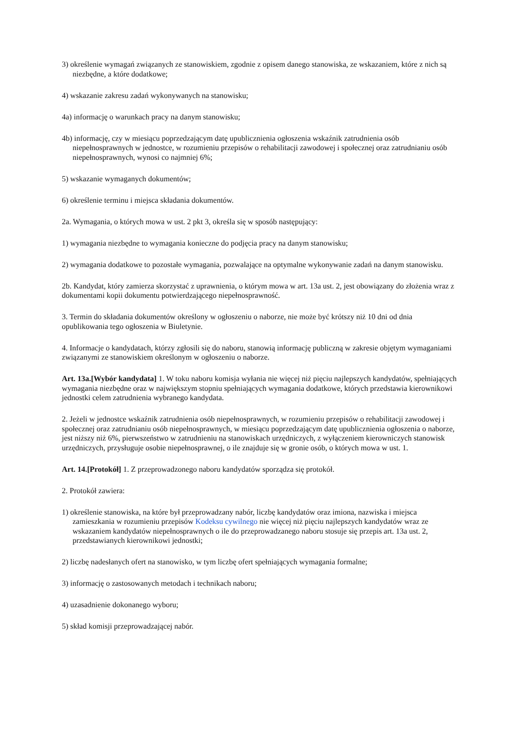3) określenie wymagań związanych ze stanowiskiem, zgodnie z opisem danego stanowiska, ze wskazaniem, które z nich są niezbędne, a które dodatkowe;
4) wskazanie zakresu zadań wykonywanych na stanowisku;
4a) informację o warunkach pracy na danym stanowisku;
4b) informację, czy w miesiącu poprzedzającym datę upublicznienia ogłoszenia wskaźnik zatrudnienia osób niepełnosprawnych w jednostce, w rozumieniu przepisów o rehabilitacji zawodowej i społecznej oraz zatrudnianiu osób niepełnosprawnych, wynosi co najmniej 6%;
5) wskazanie wymaganych dokumentów;
6) określenie terminu i miejsca składania dokumentów.
2a. Wymagania, o których mowa w ust. 2 pkt 3, określa się w sposób następujący:
1) wymagania niezbędne to wymagania konieczne do podjęcia pracy na danym stanowisku;
2) wymagania dodatkowe to pozostałe wymagania, pozwalające na optymalne wykonywanie zadań na danym stanowisku.
2b. Kandydat, który zamierza skorzystać z uprawnienia, o którym mowa w art. 13a ust. 2, jest obowiązany do złożenia wraz z dokumentami kopii dokumentu potwierdzającego niepełnosprawność.
3. Termin do składania dokumentów określony w ogłoszeniu o naborze, nie może być krótszy niż 10 dni od dnia opublikowania tego ogłoszenia w Biuletynie.
4. Informacje o kandydatach, którzy zgłosili się do naboru, stanowią informację publiczną w zakresie objętym wymaganiami związanymi ze stanowiskiem określonym w ogłoszeniu o naborze.
Art. 13a.[Wybór kandydata] 1. W toku naboru komisja wyłania nie więcej niż pięciu najlepszych kandydatów, spełniających wymagania niezbędne oraz w największym stopniu spełniających wymagania dodatkowe, których przedstawia kierownikowi jednostki celem zatrudnienia wybranego kandydata.
2. Jeżeli w jednostce wskaźnik zatrudnienia osób niepełnosprawnych, w rozumieniu przepisów o rehabilitacji zawodowej i społecznej oraz zatrudnianiu osób niepełnosprawnych, w miesiącu poprzedzającym datę upublicznienia ogłoszenia o naborze, jest niższy niż 6%, pierwszeństwo w zatrudnieniu na stanowiskach urzędniczych, z wyłączeniem kierowniczych stanowisk urzędniczych, przysługuje osobie niepełnosprawnej, o ile znajduje się w gronie osób, o których mowa w ust. 1.
Art. 14.[Protokół] 1. Z przeprowadzonego naboru kandydatów sporządza się protokół.
2. Protokół zawiera:
1) określenie stanowiska, na które był przeprowadzany nabór, liczbę kandydatów oraz imiona, nazwiska i miejsca zamieszkania w rozumieniu przepisów Kodeksu cywilnego nie więcej niż pięciu najlepszych kandydatów wraz ze wskazaniem kandydatów niepełnosprawnych o ile do przeprowadzanego naboru stosuje się przepis art. 13a ust. 2, przedstawianych kierownikowi jednostki;
2) liczbę nadesłanych ofert na stanowisko, w tym liczbę ofert spełniających wymagania formalne;
3) informację o zastosowanych metodach i technikach naboru;
4) uzasadnienie dokonanego wyboru;
5) skład komisji przeprowadzającej nabór.